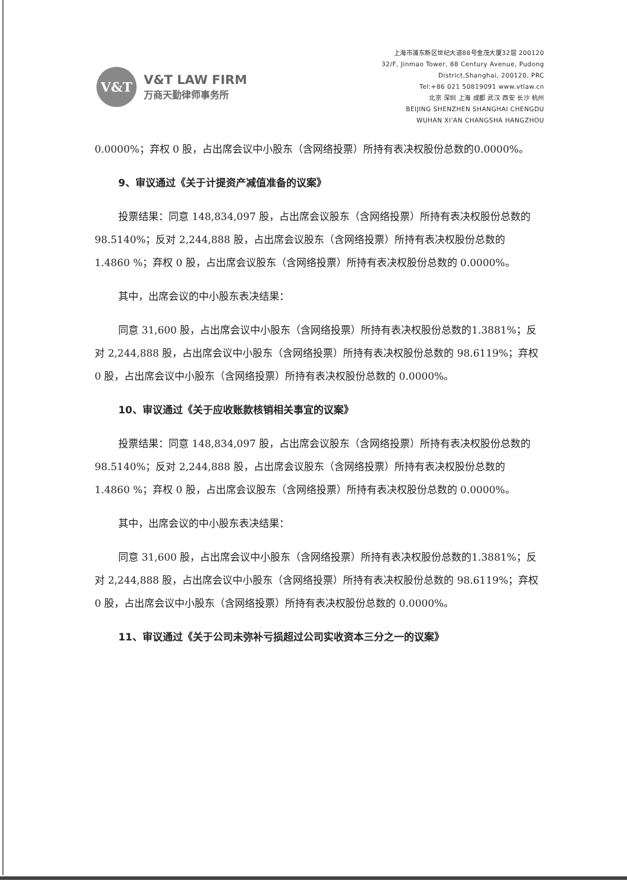V&T
V&T LAW FIRM
万商天勤律师事务所
上海市浦东新区世纪大道88号金茂大厦32层 200120
32/F, Jinmao Tower, 88 Century Avenue, Pudong
District,Shanghai, 200120, PRC
Tel:+86 021 50819091 www.vtlaw.cn
北京 深圳 上海 成都 武汉 西安 长沙 杭州
BEIJING SHENZHEN SHANGHAI CHENGDU
WUHAN XI'AN CHANGSHA HANGZHOU
0.0000%；弃权 0 股，占出席会议中小股东（含网络投票）所持有表决权股份总数的0.0000%。
9、审议通过《关于计提资产减值准备的议案》
投票结果：同意 148,834,097 股，占出席会议股东（含网络投票）所持有表决权股份总数的 98.5140%；反对 2,244,888 股，占出席会议股东（含网络投票）所持有表决权股份总数的 1.4860 %；弃权 0 股，占出席会议股东（含网络投票）所持有表决权股份总数的 0.0000%。
其中，出席会议的中小股东表决结果：
同意 31,600 股，占出席会议中小股东（含网络投票）所持有表决权股份总数的1.3881%；反对 2,244,888 股，占出席会议中小股东（含网络投票）所持有表决权股份总数的 98.6119%；弃权 0 股，占出席会议中小股东（含网络投票）所持有表决权股份总数的 0.0000%。
10、审议通过《关于应收账款核销相关事宜的议案》
投票结果：同意 148,834,097 股，占出席会议股东（含网络投票）所持有表决权股份总数的 98.5140%；反对 2,244,888 股，占出席会议股东（含网络投票）所持有表决权股份总数的 1.4860 %；弃权 0 股，占出席会议股东（含网络投票）所持有表决权股份总数的 0.0000%。
其中，出席会议的中小股东表决结果：
同意 31,600 股，占出席会议中小股东（含网络投票）所持有表决权股份总数的1.3881%；反对 2,244,888 股，占出席会议中小股东（含网络投票）所持有表决权股份总数的 98.6119%；弃权 0 股，占出席会议中小股东（含网络投票）所持有表决权股份总数的 0.0000%。
11、审议通过《关于公司未弥补亏损超过公司实收资本三分之一的议案》